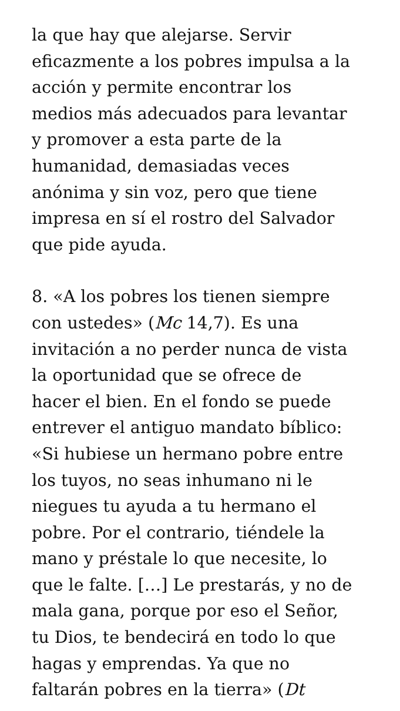la que hay que alejarse. Servir
eficazmente a los pobres impulsa a la
acción y permite encontrar los
medios más adecuados para levantar
y promover a esta parte de la
humanidad, demasiadas veces
anónima y sin voz, pero que tiene
impresa en sí el rostro del Salvador
que pide ayuda.
8. «A los pobres los tienen siempre
con ustedes» (Mc 14,7). Es una
invitación a no perder nunca de vista
la oportunidad que se ofrece de
hacer el bien. En el fondo se puede
entrever el antiguo mandato bíblico:
«Si hubiese un hermano pobre entre
los tuyos, no seas inhumano ni le
niegues tu ayuda a tu hermano el
pobre. Por el contrario, tiéndele la
mano y préstale lo que necesite, lo
que le falte. […] Le prestarás, y no de
mala gana, porque por eso el Señor,
tu Dios, te bendecirá en todo lo que
hagas y emprendas. Ya que no
faltarán pobres en la tierra» (Dt